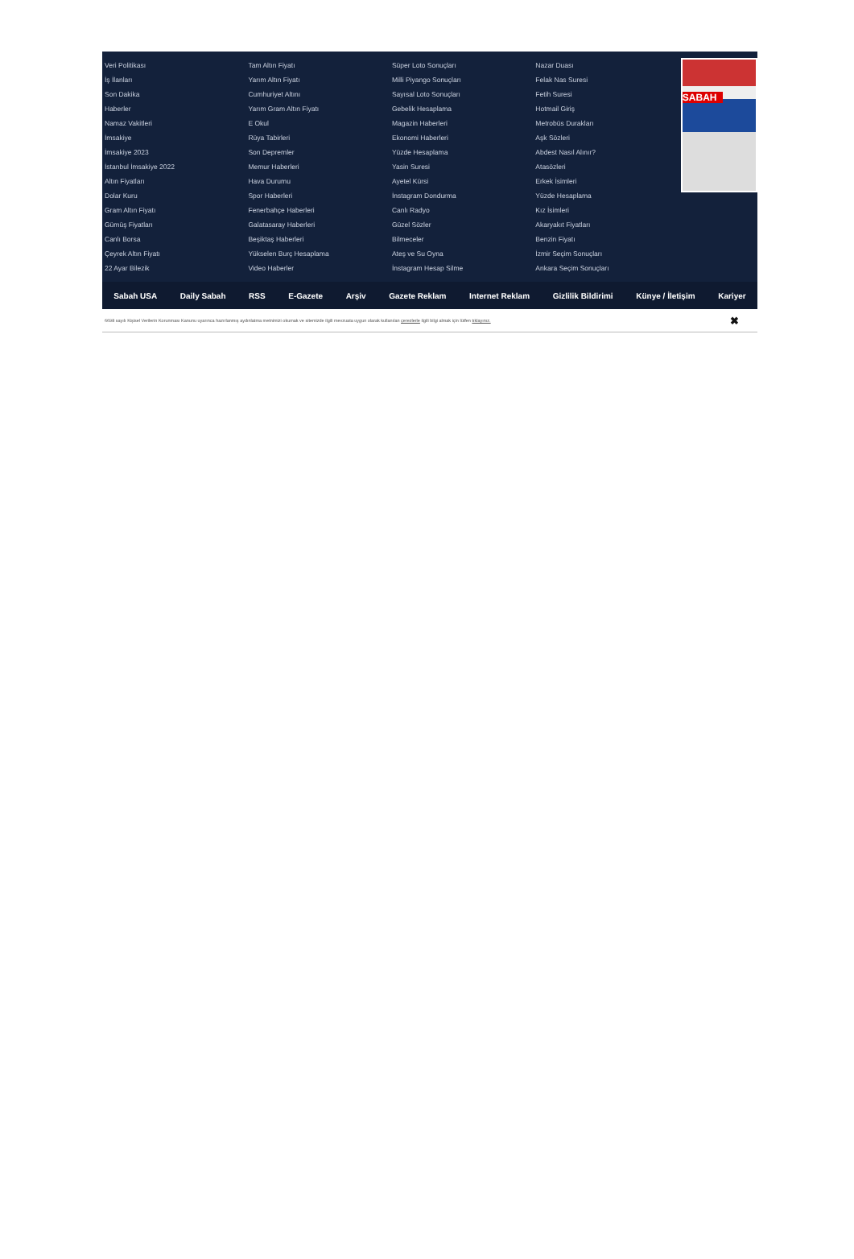Veri Politikası
İş İlanları
Son Dakika
Haberler
Namaz Vakitleri
İmsakiye
İmsakiye 2023
İstanbul İmsakiye 2022
Altın Fiyatları
Dolar Kuru
Gram Altın Fiyatı
Gümüş Fiyatları
Canlı Borsa
Çeyrek Altın Fiyatı
22 Ayar Bilezik
Tam Altın Fiyatı
Yarım Altın Fiyatı
Cumhuriyet Altını
Yarım Gram Altın Fiyatı
E Okul
Rüya Tabirleri
Son Depremler
Memur Haberleri
Hava Durumu
Spor Haberleri
Fenerbahçe Haberleri
Galatasaray Haberleri
Beşiktaş Haberleri
Yükselen Burç Hesaplama
Video Haberler
Süper Loto Sonuçları
Milli Piyango Sonuçları
Sayısal Loto Sonuçları
Gebelik Hesaplama
Magazin Haberleri
Ekonomi Haberleri
Yüzde Hesaplama
Yasin Suresi
Ayetel Kürsi
İnstagram Dondurma
Canlı Radyo
Güzel Sözler
Bilmeceler
Ateş ve Su Oyna
İnstagram Hesap Silme
Nazar Duası
Felak Nas Suresi
Fetih Suresi
Hotmail Giriş
Metrobüs Durakları
Aşk Sözleri
Abdest Nasıl Alınır?
Atasözleri
Erkek İsimleri
Yüzde Hesaplama
Kız İsimleri
Akaryakıt Fiyatları
Benzin Fiyatı
İzmir Seçim Sonuçları
Ankara Seçim Sonuçları
SABAH
Sabah USA Daily Sabah RSS E-Gazete Arşiv Gazete Reklam Internet Reklam Gizlilik Bildirimi Künye / İletişim Kariyer
6698 sayılı Kişisel Verilerin Korunması Kanunu uyarınca hazırlanmış aydınlatma metnimizi okumak ve sitemizde ilgili mevzuata uygun olarak kullanılan çerezlerle ilgili bilgi almak için lütfen tıklayınız. ✖